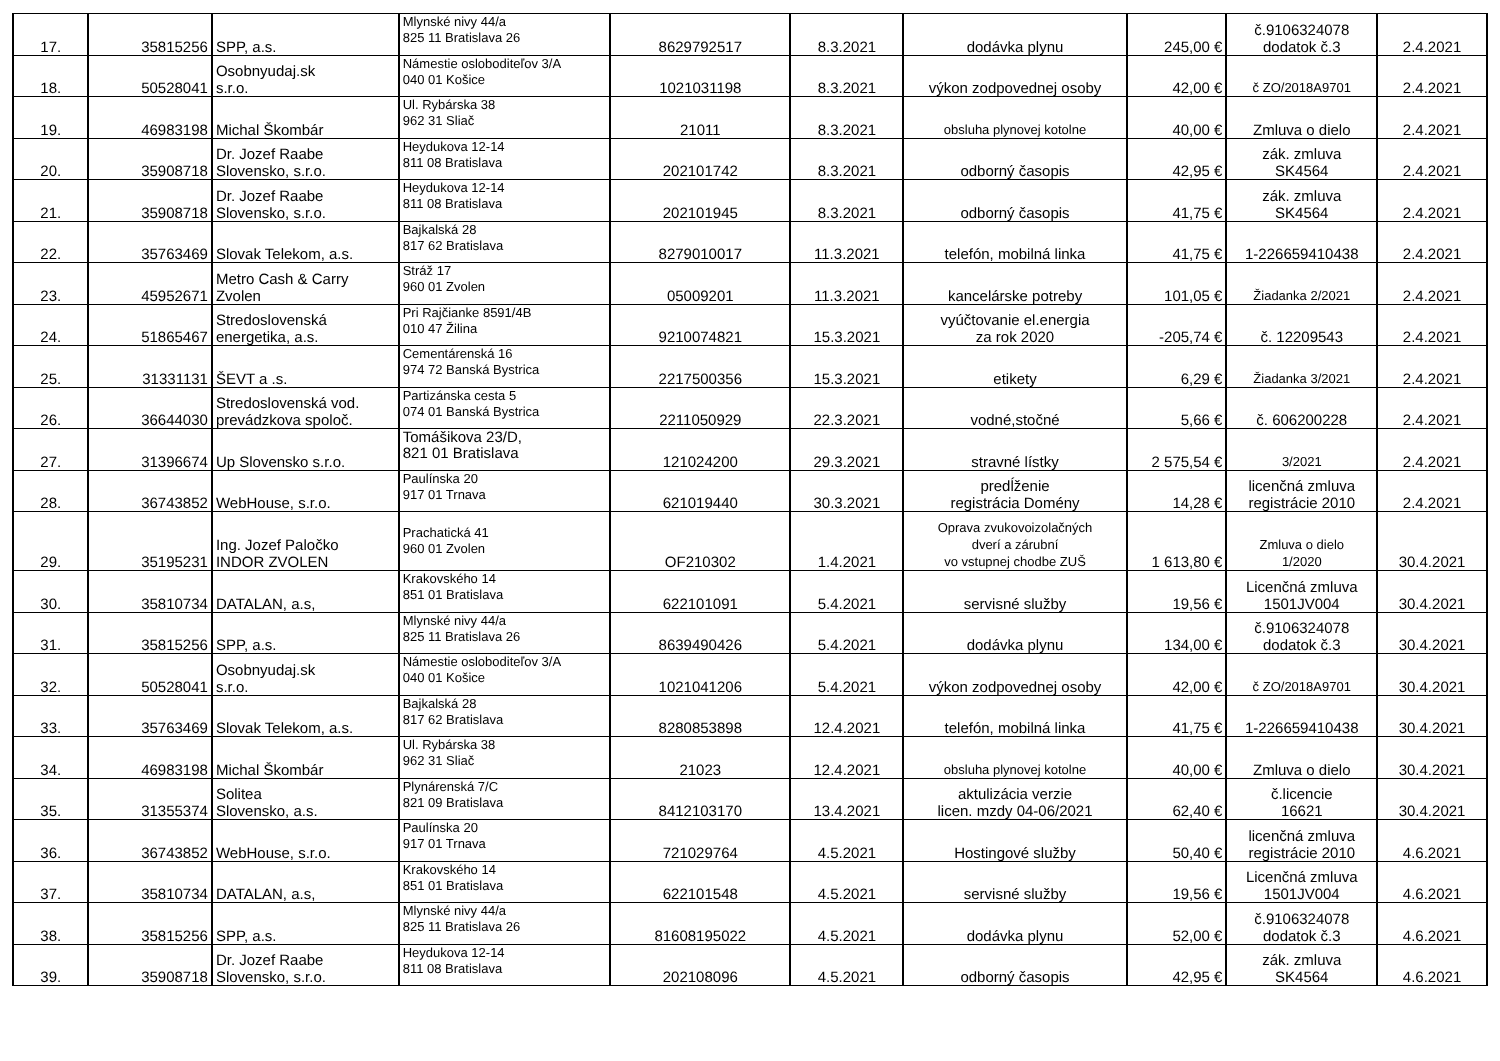| 17. | 35815256 | SPP, a.s. | Mlynské nivy 44/a 825 11 Bratislava 26 | 8629792517 | 8.3.2021 | dodávka plynu | 245,00 € | č.9106324078 dodatok č.3 | 2.4.2021 |
| 18. | 50528041 | Osobnyudaj.sk s.r.o. | Námestie osloboditeľov 3/A 040 01 Košice | 1021031198 | 8.3.2021 | výkon zodpovednej osoby | 42,00 € | č ZO/2018A9701 | 2.4.2021 |
| 19. | 46983198 | Michal Škombár | Ul. Rybárska 38 962 31 Sliač | 21011 | 8.3.2021 | obsluha plynovej kotolne | 40,00 € | Zmluva o dielo | 2.4.2021 |
| 20. | 35908718 | Dr. Jozef Raabe Slovensko, s.r.o. | Heydukova 12-14 811 08 Bratislava | 202101742 | 8.3.2021 | odborný časopis | 42,95 € | zák. zmluva SK4564 | 2.4.2021 |
| 21. | 35908718 | Dr. Jozef Raabe Slovensko, s.r.o. | Heydukova 12-14 811 08 Bratislava | 202101945 | 8.3.2021 | odborný časopis | 41,75 € | zák. zmluva SK4564 | 2.4.2021 |
| 22. | 35763469 | Slovak Telekom, a.s. | Bajkalská 28 817 62 Bratislava | 8279010017 | 11.3.2021 | telefón, mobilná linka | 41,75 € | 1-226659410438 | 2.4.2021 |
| 23. | 45952671 | Metro Cash & Carry Zvolen | Stráž 17 960 01 Zvolen | 05009201 | 11.3.2021 | kancelárske potreby | 101,05 € | Žiadanka 2/2021 | 2.4.2021 |
| 24. | 51865467 | Stredoslovenská energetika, a.s. | Pri Rajčianke 8591/4B 010 47 Žilina | 9210074821 | 15.3.2021 | vyúčtovanie el.energia za rok 2020 | -205,74 € | č. 12209543 | 2.4.2021 |
| 25. | 31331131 | ŠEVT a .s. | Cementárenská 16 974 72 Banská Bystrica | 2217500356 | 15.3.2021 | etikety | 6,29 € | Žiadanka 3/2021 | 2.4.2021 |
| 26. | 36644030 | Stredoslovenská vod. prevádzkova spoloč. | Partizánska cesta 5 074 01 Banská Bystrica | 2211050929 | 22.3.2021 | vodné,stočné | 5,66 € | č. 606200228 | 2.4.2021 |
| 27. | 31396674 | Up Slovensko s.r.o. | Tomášikova 23/D, 821 01 Bratislava | 121024200 | 29.3.2021 | stravné lístky | 2 575,54 € | 3/2021 | 2.4.2021 |
| 28. | 36743852 | WebHouse, s.r.o. | Paulínska 20 917 01 Trnava | 621019440 | 30.3.2021 | predĺženie registrácia Domény | 14,28 € | licenčná zmluva registrácie 2010 | 2.4.2021 |
| 29. | 35195231 | Ing. Jozef Paločko INDOR ZVOLEN | Prachatická 41 960 01 Zvolen | OF210302 | 1.4.2021 | Oprava zvukovoizolačných dverí a zárubní vo vstupnej chodbe ZUŠ | 1 613,80 € | Zmluva o dielo 1/2020 | 30.4.2021 |
| 30. | 35810734 | DATALAN, a.s, | Krakovského 14 851 01 Bratislava | 622101091 | 5.4.2021 | servisné služby | 19,56 € | Licenčná zmluva 1501JV004 | 30.4.2021 |
| 31. | 35815256 | SPP, a.s. | Mlynské nivy 44/a 825 11 Bratislava 26 | 8639490426 | 5.4.2021 | dodávka plynu | 134,00 € | č.9106324078 dodatok č.3 | 30.4.2021 |
| 32. | 50528041 | Osobnyudaj.sk s.r.o. | Námestie osloboditeľov 3/A 040 01 Košice | 1021041206 | 5.4.2021 | výkon zodpovednej osoby | 42,00 € | č ZO/2018A9701 | 30.4.2021 |
| 33. | 35763469 | Slovak Telekom, a.s. | Bajkalská 28 817 62 Bratislava | 8280853898 | 12.4.2021 | telefón, mobilná linka | 41,75 € | 1-226659410438 | 30.4.2021 |
| 34. | 46983198 | Michal Škombár | Ul. Rybárska 38 962 31 Sliač | 21023 | 12.4.2021 | obsluha plynovej kotolne | 40,00 € | Zmluva o dielo | 30.4.2021 |
| 35. | 31355374 | Solitea Slovensko, a.s. | Plynárenská 7/C 821 09 Bratislava | 8412103170 | 13.4.2021 | aktulizácia verzie licen. mzdy 04-06/2021 | 62,40 € | č.licencie 16621 | 30.4.2021 |
| 36. | 36743852 | WebHouse, s.r.o. | Paulínska 20 917 01 Trnava | 721029764 | 4.5.2021 | Hostingové služby | 50,40 € | licenčná zmluva registrácie 2010 | 4.6.2021 |
| 37. | 35810734 | DATALAN, a.s, | Krakovského 14 851 01 Bratislava | 622101548 | 4.5.2021 | servisné služby | 19,56 € | Licenčná zmluva 1501JV004 | 4.6.2021 |
| 38. | 35815256 | SPP, a.s. | Mlynské nivy 44/a 825 11 Bratislava 26 | 81608195022 | 4.5.2021 | dodávka plynu | 52,00 € | č.9106324078 dodatok č.3 | 4.6.2021 |
| 39. | 35908718 | Dr. Jozef Raabe Slovensko, s.r.o. | Heydukova 12-14 811 08 Bratislava | 202108096 | 4.5.2021 | odborný časopis | 42,95 € | zák. zmluva SK4564 | 4.6.2021 |